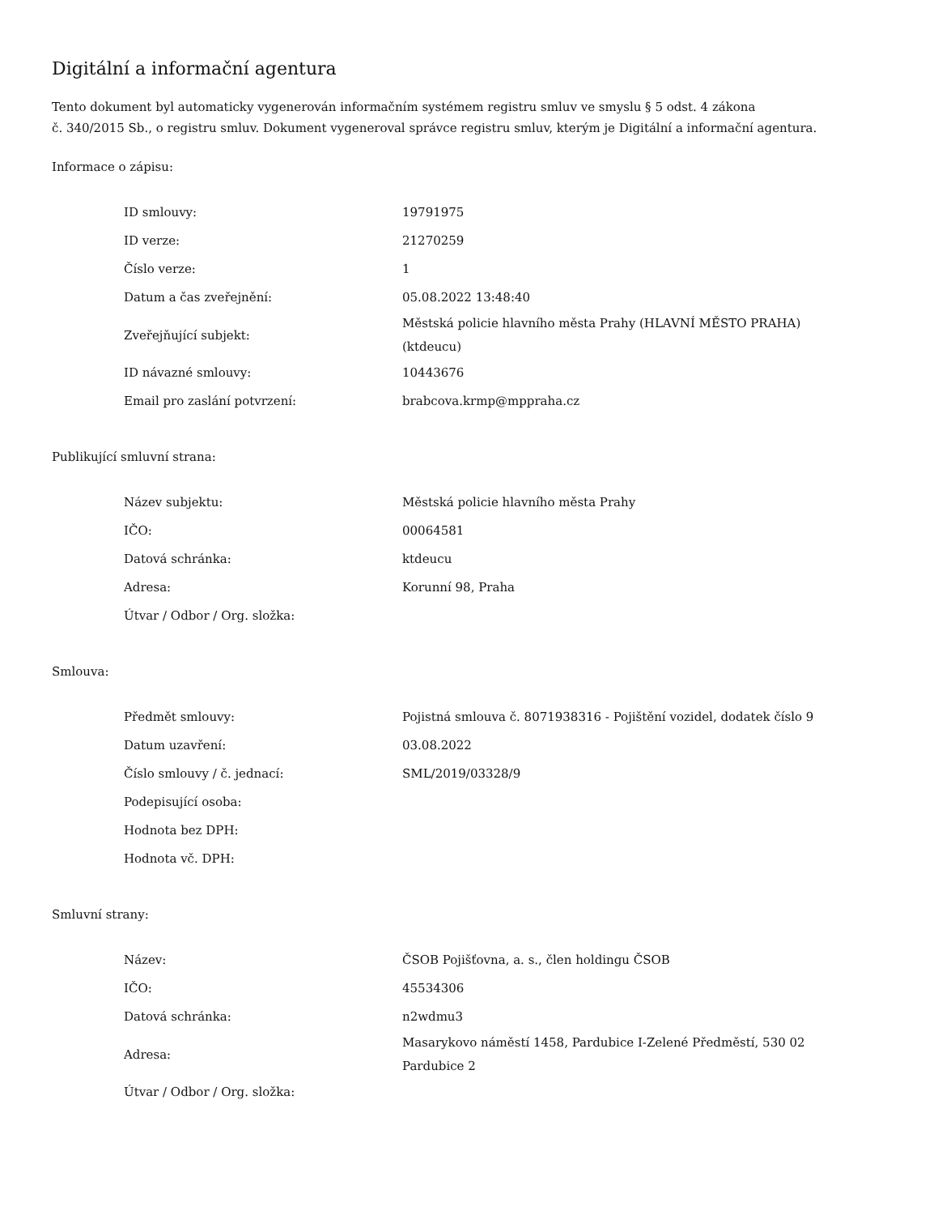Digitální a informační agentura
Tento dokument byl automaticky vygenerován informačním systémem registru smluv ve smyslu § 5 odst. 4 zákona
č. 340/2015 Sb., o registru smluv. Dokument vygeneroval správce registru smluv, kterým je Digitální a informační agentura.
Informace o zápisu:
| ID smlouvy: | 19791975 |
| ID verze: | 21270259 |
| Číslo verze: | 1 |
| Datum a čas zveřejnění: | 05.08.2022 13:48:40 |
| Zveřejňující subjekt: | Městská policie hlavního města Prahy (HLAVNÍ MĚSTO PRAHA) (ktdeucu) |
| ID návazné smlouvy: | 10443676 |
| Email pro zaslání potvrzení: | brabcova.krmp@mppraha.cz |
Publikující smluvní strana:
| Název subjektu: | Městská policie hlavního města Prahy |
| IČO: | 00064581 |
| Datová schránka: | ktdeucu |
| Adresa: | Korunní 98, Praha |
| Útvar / Odbor / Org. složka: | |
Smlouva:
| Předmět smlouvy: | Pojistná smlouva č. 8071938316 - Pojištění vozidel, dodatek číslo 9 |
| Datum uzavření: | 03.08.2022 |
| Číslo smlouvy / č. jednací: | SML/2019/03328/9 |
| Podepisující osoba: | |
| Hodnota bez DPH: | |
| Hodnota vč. DPH: | |
Smluvní strany:
| Název: | ČSOB Pojišťovna, a. s., člen holdingu ČSOB |
| IČO: | 45534306 |
| Datová schránka: | n2wdmu3 |
| Adresa: | Masarykovo náměstí 1458, Pardubice I-Zelené Předměstí, 530 02 Pardubice 2 |
| Útvar / Odbor / Org. složka: | |